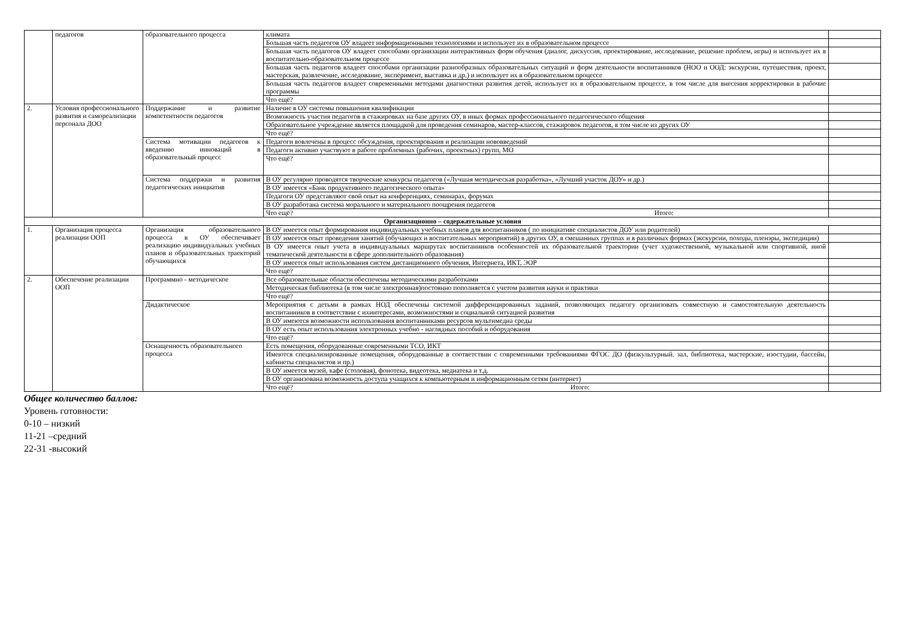| | педагогов | образовательного процесса | климата | |
| | | | Большая часть педагогов ОУ владеет информационными технологиями и использует их в образовательном процессе | |
| | | | Большая часть педагогов ОУ владеет способами организации интерактивных форм обучения (диалог, дискуссия, проектирование, исследование, решение проблем, игры) и использует их в воспитательно-образовательном процессе | |
| | | | Большая часть педагогов владеет способами организации разнообразных образовательных ситуаций и форм деятельности воспитанников (НОО и ООД: экскурсии, путешествия, проект, мастерская, развлечение, исследование, эксперимент, выставка и др.) и использует их в образовательном процессе | |
| | | | Большая часть педагогов владеет современными методами диагностики развития детей, использует их в образовательном процессе, в том числе для внесения корректировки в рабочие программы | |
| | | | Что ещё? | |
| 2. | Условия профессионального развития и самореализации персонала ДОО | Поддержание и развитие компетентности педагогов | Наличие в ОУ системы повышения квалификации | |
| | | | Возможность участия педагогов в стажировках на базе других ОУ, в иных формах профессионального педагогического общения | |
| | | | Образовательное учреждение является площадкой для проведения семинаров, мастер-классов, стажировок педагогов, в том числе из других ОУ | |
| | | | Что ещё? | |
| | | Система мотивации педагогов к введению инноваций в образовательный процесс | Педагоги вовлечены в процесс обсуждения, проектирования и реализации нововведений | |
| | | | Педагоги активно участвуют в работе проблемных (рабочих, проектных) групп, МО | |
| | | | Что ещё? | |
| | | Система поддержки и развития педагогических инициатив | В ОУ регулярно проводятся творческие конкурсы педагогов («Лучшая методическая разработка», «Лучший участок ДОУ» и др.) | |
| | | | В ОУ имеется «Банк продуктивного педагогического опыта» | |
| | | | Педагоги ОУ представляют свой опыт на конференциях, семинарах, форумах | |
| | | | В ОУ разработана система морального и материального поощрения педагогов | |
| | | | Что ещё? Итого: | |
| Организационно – содержательные условия | | | | |
| 1. | Организация процесса реализации ООП | Организация образовательного процесса в ОУ обеспечивает реализацию индивидуальных учебных планов и образовательных траекторий обучающихся | В ОУ имеется опыт формирования индивидуальных учебных планов для воспитанников ( по инициативе специалистов ДОУ или родителей) | |
| | | | В ОУ имеется опыт проведения занятий (обучающих и воспитательных мероприятий) в других ОУ, в смешанных группах и в различных формах (экскурсии, походы, пленэры, экспедиции) | |
| | | | В ОУ имеется опыт учета в индивидуальных маршрутах воспитанников особенностей их образовательной траектории (учет художественной, музыкальной или спортивной, иной тематической деятельности в сфере дополнительного образования) | |
| | | | В ОУ имеется опыт использования систем дистанционного обучения, Интернета, ИКТ, ЭОР | |
| | | | Что ещё? | |
| 2. | Обеспечение реализации ООП | Программно - методическое | Все образовательные области обеспечены методическими разработками | |
| | | | Методическая библиотека (в том числе электронная)постоянно пополняется с учетом развития науки и практики | |
| | | | Что ещё? | |
| | | Дидактическое | Мероприятия с детьми в рамках НОД обеспечены системой дифференцированных заданий, позволяющих педагогу организовать совместную и самостоятельную деятельность воспитанников в соответствии с ихинтересами, возможностями и социальной ситуацией развития | |
| | | | В ОУ имеются возможности использования воспитанниками ресурсов мультимедиа среды | |
| | | | В ОУ есть опыт использования электронных учебно - наглядных пособий и оборудования | |
| | | | Что ещё? | |
| | | Оснащенность образовательного процесса | Есть помещения, оборудованные современными ТСО, ИКТ | |
| | | | Имеются специализированные помещения, оборудованные в соответствии с современными требованиями ФГОС ДО (физкультурный. зал, библиотека, мастерские, изостудии, бассейн, кабинеты специалистов и пр.) | |
| | | | В ОУ имеется музей, кафе (столовая), фонотека, видеотека, медиатека и т.д. | |
| | | | В ОУ организована возможность доступа учащихся к компьютерным и информационным сетям (интернет) | |
| | | | Что ещё? Итого: | |
Общее количество баллов:
Уровень готовности:
0-10 – низкий
11-21 –средний
22-31 -высокий